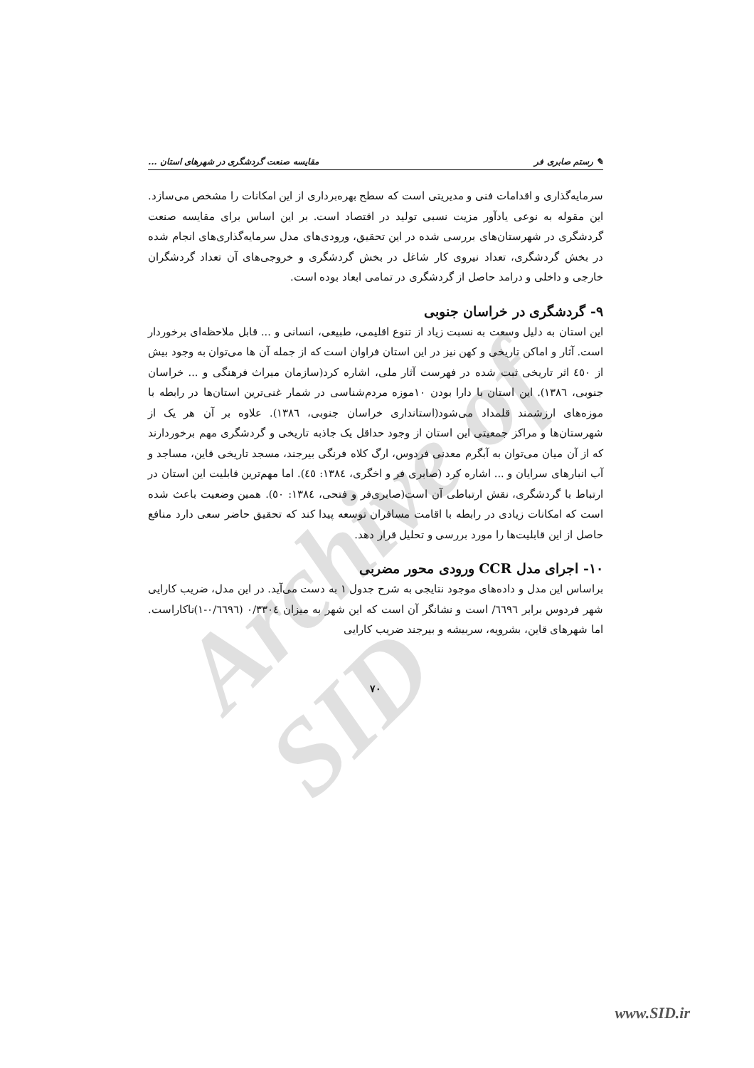Archive of SID
✎ رستم صابری فر مقایسه صنعت گردشگری در شهرهای استان ...
سرمایه‌گذاری و اقدامات فنی و مدیریتی است که سطح بهره‌برداری از این امکانات را مشخص می‌سازد. این مقوله به نوعی یادآور مزیت نسبی تولید در اقتصاد است. بر این اساس برای مقایسه صنعت گردشگری در شهرستان‌های بررسی شده در این تحقیق، ورودی‌های مدل سرمایه‌گذاری‌های انجام شده در بخش گردشگری، تعداد نیروی کار شاغل در بخش گردشگری و خروجی‌های آن تعداد گردشگران خارجی و داخلی و درامد حاصل از گردشگری در تمامی ابعاد بوده است.
۹- گردشگری در خراسان جنوبی
این استان به دلیل وسعت به نسبت زیاد از تنوع اقلیمی، طبیعی، انسانی و ... قابل ملاحظه‌ای برخوردار است. آثار و اماکن تاریخی و کهن نیز در این استان فراوان است که از جمله آن ها می‌توان به وجود بیش از ٤٥٠ اثر تاریخی ثبت شده در فهرست آثار ملی، اشاره کرد(سازمان میراث فرهنگی و ... خراسان جنوبی، ١٣٨٦). این استان با دارا بودن ۱۰موزه مردم‌شناسی در شمار غنی‌ترین استان‌ها در رابطه با موزه‌های ارزشمند قلمداد می‌شود(استانداری خراسان جنوبی، ١٣٨٦). علاوه بر آن هر یک از شهرستان‌ها و مراکز جمعیتی این استان از وجود حداقل یک جاذبه تاریخی و گردشگری مهم برخوردارند که از آن میان می‌توان به آبگرم معدنی فردوس، ارگ کلاه فرنگی بیرجند، مسجد تاریخی قاین، مساجد و آب انبارهای سرایان و ... اشاره کرد (صابری فر و اخگری، ١٣٨٤: ٤٥). اما مهم‌ترین قابلیت این استان در ارتباط با گردشگری، نقش ارتباطی آن است(صابری‌فر و فتحی، ١٣٨٤: ٥٠). همین وضعیت باعث شده است که امکانات زیادی در رابطه با اقامت مسافران توسعه پیدا کند که تحقیق حاضر سعی دارد منافع حاصل از این قابلیت‌ها را مورد بررسی و تحلیل قرار دهد.
۱۰- اجرای مدل CCR ورودی محور مضربی
براساس این مدل و داده‌های موجود نتایجی به شرح جدول ۱ به دست می‌آید. در این مدل، ضریب کارایی شهر فردوس برابر ٦٦٩٦/ است و نشانگر آن است که این شهر به میزان ٠/٣٣٠٤ (٠/٦٦٩٦-١)ناکاراست. اما شهرهای قاین، بشرویه، سربیشه و بیرجند ضریب کارایی
۷۰
www.SID.ir